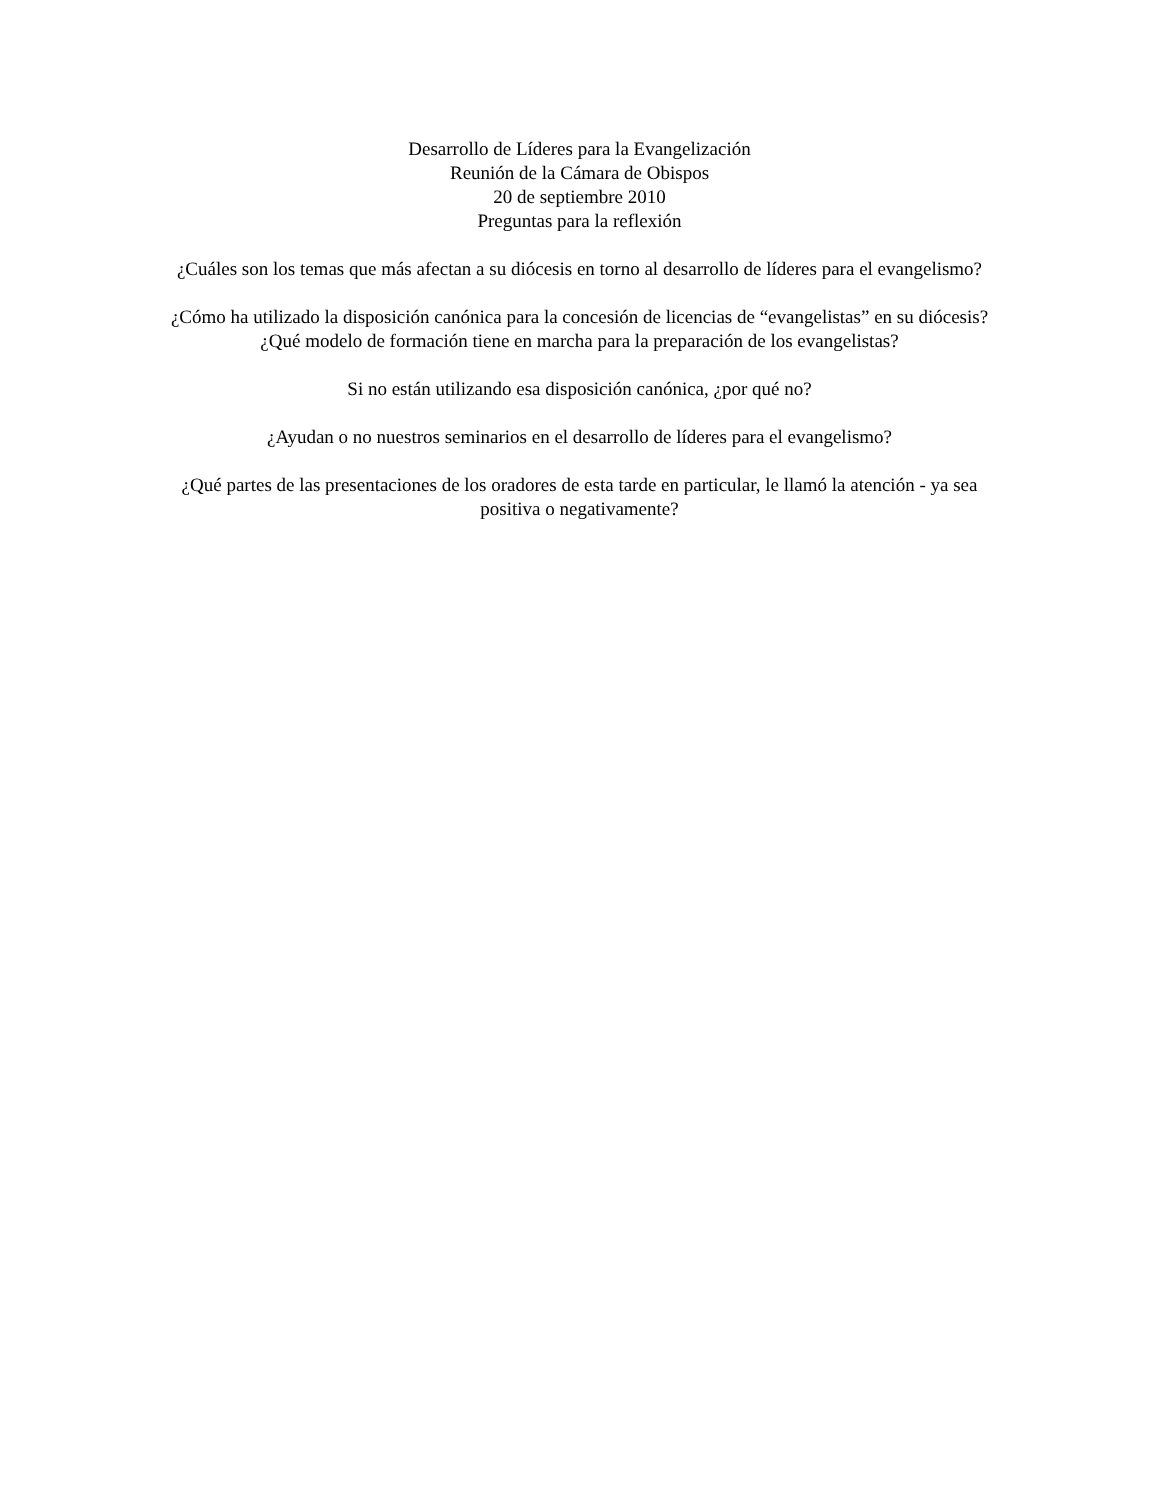Desarrollo de Líderes para la Evangelización
Reunión de la Cámara de Obispos
20 de septiembre 2010
Preguntas para la reflexión
¿Cuáles son los temas que más afectan a su diócesis en torno al desarrollo de líderes para el evangelismo?
¿Cómo ha utilizado la disposición canónica para la concesión de licencias de “evangelistas” en su diócesis? ¿Qué modelo de formación tiene en marcha para la preparación de los evangelistas?
Si no están utilizando esa disposición canónica, ¿por qué no?
¿Ayudan o no nuestros seminarios en el desarrollo de líderes para el evangelismo?
¿Qué partes de las presentaciones de los oradores de esta tarde en particular, le llamó la atención - ya sea positiva o negativamente?